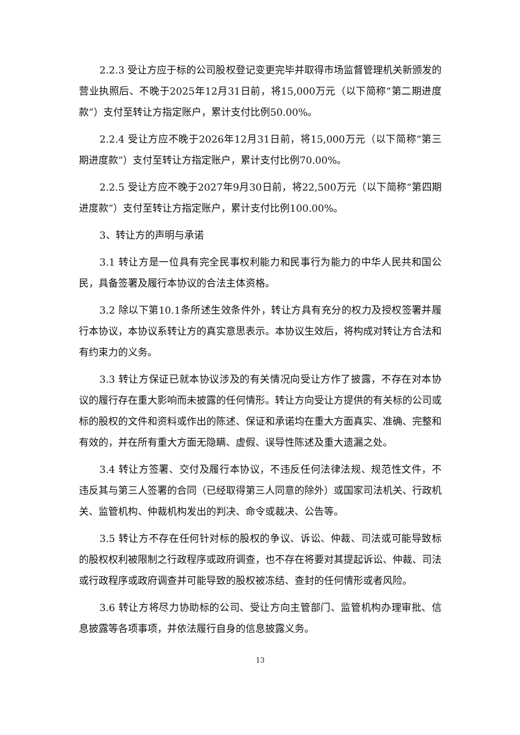2.2.3 受让方应于标的公司股权登记变更完毕并取得市场监督管理机关新颁发的营业执照后、不晚于2025年12月31日前，将15,000万元（以下简称“第二期进度款”）支付至转让方指定账户，累计支付比例50.00%。
2.2.4 受让方应不晚于2026年12月31日前，将15,000万元（以下简称“第三期进度款”）支付至转让方指定账户，累计支付比例70.00%。
2.2.5 受让方应不晚于2027年9月30日前，将22,500万元（以下简称“第四期进度款”）支付至转让方指定账户，累计支付比例100.00%。
3、转让方的声明与承诺
3.1 转让方是一位具有完全民事权利能力和民事行为能力的中华人民共和国公民，具备签署及履行本协议的合法主体资格。
3.2 除以下第10.1条所述生效条件外，转让方具有充分的权力及授权签署并履行本协议，本协议系转让方的真实意思表示。本协议生效后，将构成对转让方合法和有约束力的义务。
3.3 转让方保证已就本协议涉及的有关情况向受让方作了披露，不存在对本协议的履行存在重大影响而未披露的任何情形。转让方向受让方提供的有关标的公司或标的股权的文件和资料或作出的陈述、保证和承诺均在重大方面真实、准确、完整和有效的，并在所有重大方面无隐瞒、虚假、误导性陈述及重大遗漏之处。
3.4 转让方签署、交付及履行本协议，不违反任何法律法规、规范性文件，不违反其与第三人签署的合同（已经取得第三人同意的除外）或国家司法机关、行政机关、监管机构、仲裁机构发出的判决、命令或裁决、公告等。
3.5 转让方不存在任何针对标的股权的争议、诉讼、仲裁、司法或可能导致标的股权权利被限制之行政程序或政府调查，也不存在将要对其提起诉讼、仲裁、司法或行政程序或政府调查并可能导致的股权被冻结、查封的任何情形或者风险。
3.6 转让方将尽力协助标的公司、受让方向主管部门、监管机构办理审批、信息披露等各项事项，并依法履行自身的信息披露义务。
13